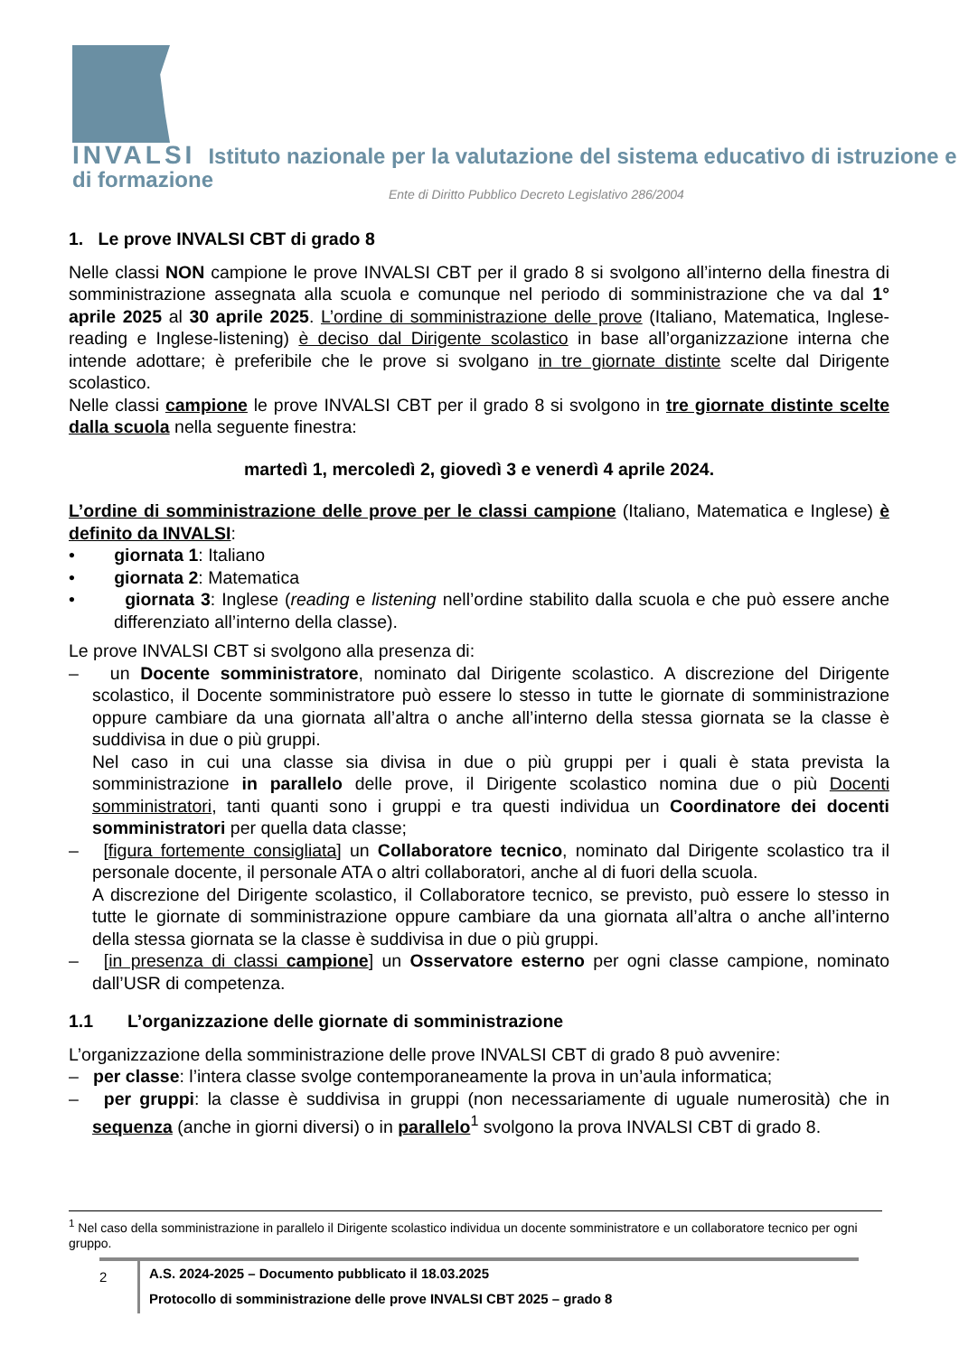INVALSI Istituto nazionale per la valutazione del sistema educativo di istruzione e di formazione
Ente di Diritto Pubblico Decreto Legislativo 286/2004
1. Le prove INVALSI CBT di grado 8
Nelle classi NON campione le prove INVALSI CBT per il grado 8 si svolgono all’interno della finestra di somministrazione assegnata alla scuola e comunque nel periodo di somministrazione che va dal 1° aprile 2025 al 30 aprile 2025. L’ordine di somministrazione delle prove (Italiano, Matematica, Inglese-reading e Inglese-listening) è deciso dal Dirigente scolastico in base all’organizzazione interna che intende adottare; è preferibile che le prove si svolgano in tre giornate distinte scelte dal Dirigente scolastico.
Nelle classi campione le prove INVALSI CBT per il grado 8 si svolgono in tre giornate distinte scelte dalla scuola nella seguente finestra:
martedì 1, mercoledì 2, giovedì 3 e venerdì 4 aprile 2024.
L’ordine di somministrazione delle prove per le classi campione (Italiano, Matematica e Inglese) è definito da INVALSI:
• giornata 1: Italiano
• giornata 2: Matematica
• giornata 3: Inglese (reading e listening nell’ordine stabilito dalla scuola e che può essere anche differenziato all’interno della classe).
Le prove INVALSI CBT si svolgono alla presenza di:
– un Docente somministratore, nominato dal Dirigente scolastico. A discrezione del Dirigente scolastico, il Docente somministratore può essere lo stesso in tutte le giornate di somministrazione oppure cambiare da una giornata all’altra o anche all’interno della stessa giornata se la classe è suddivisa in due o più gruppi.
Nel caso in cui una classe sia divisa in due o più gruppi per i quali è stata prevista la somministrazione in parallelo delle prove, il Dirigente scolastico nomina due o più Docenti somministratori, tanti quanti sono i gruppi e tra questi individua un Coordinatore dei docenti somministratori per quella data classe;
– [figura fortemente consigliata] un Collaboratore tecnico, nominato dal Dirigente scolastico tra il personale docente, il personale ATA o altri collaboratori, anche al di fuori della scuola.
A discrezione del Dirigente scolastico, il Collaboratore tecnico, se previsto, può essere lo stesso in tutte le giornate di somministrazione oppure cambiare da una giornata all’altra o anche all’interno della stessa giornata se la classe è suddivisa in due o più gruppi.
– [in presenza di classi campione] un Osservatore esterno per ogni classe campione, nominato dall’USR di competenza.
1.1 L’organizzazione delle giornate di somministrazione
L’organizzazione della somministrazione delle prove INVALSI CBT di grado 8 può avvenire:
– per classe: l’intera classe svolge contemporaneamente la prova in un’aula informatica;
– per gruppi: la classe è suddivisa in gruppi (non necessariamente di uguale numerosità) che in sequenza (anche in giorni diversi) o in parallelo<sup>1</sup> svolgono la prova INVALSI CBT di grado 8.
<sup>1</sup> Nel caso della somministrazione in parallelo il Dirigente scolastico individua un docente somministratore e un collaboratore tecnico per ogni gruppo.
2
A.S. 2024-2025 – Documento pubblicato il 18.03.2025
Protocollo di somministrazione delle prove INVALSI CBT 2025 – grado 8